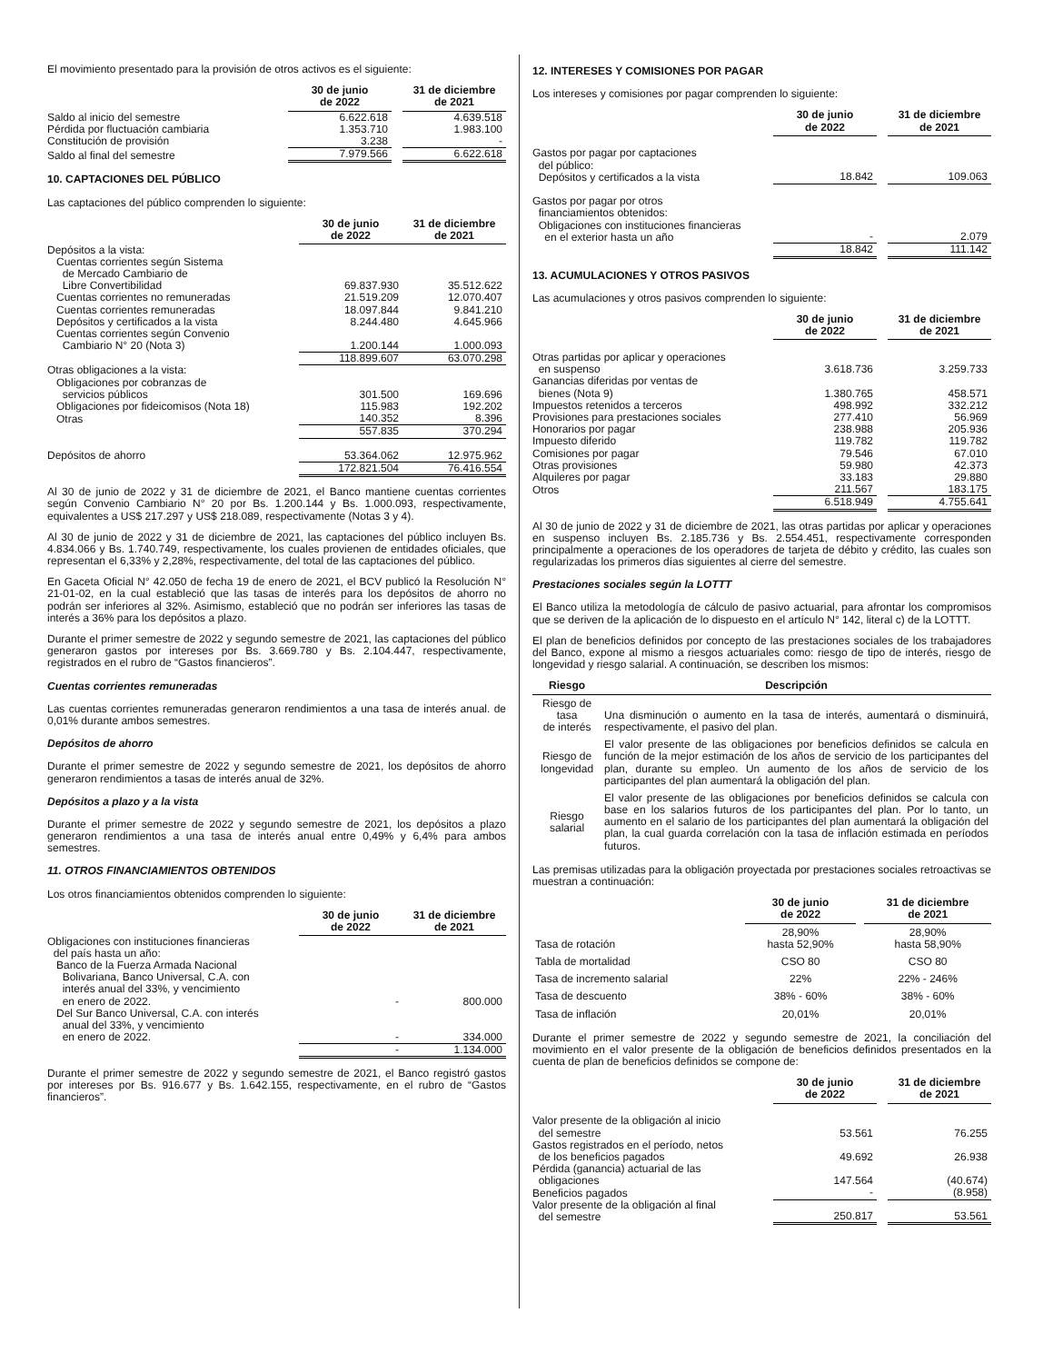El movimiento presentado para la provisión de otros activos es el siguiente:
| | 30 de junio de 2022 | | 31 de diciembre de 2021 |
| --- | --- | --- | --- |
| Saldo al inicio del semestre | 6.622.618 | | 4.639.518 |
| Pérdida por fluctuación cambiaria | 1.353.710 | | 1.983.100 |
| Constitución de provisión | 3.238 | | - |
| Saldo al final del semestre | 7.979.566 | | 6.622.618 |
10. CAPTACIONES DEL PÚBLICO
Las captaciones del público comprenden lo siguiente:
| | 30 de junio de 2022 | | 31 de diciembre de 2021 |
| --- | --- | --- | --- |
| Depósitos a la vista: | | | |
| Cuentas corrientes según Sistema de Mercado Cambiario de Libre Convertibilidad | 69.837.930 | | 35.512.622 |
| Cuentas corrientes no remuneradas | 21.519.209 | | 12.070.407 |
| Cuentas corrientes remuneradas | 18.097.844 | | 9.841.210 |
| Depósitos y certificados a la vista | 8.244.480 | | 4.645.966 |
| Cuentas corrientes según Convenio Cambiario N° 20 (Nota 3) | 1.200.144 | | 1.000.093 |
| | 118.899.607 | | 63.070.298 |
| Otras obligaciones a la vista: | | | |
| Obligaciones por cobranzas de servicios públicos | 301.500 | | 169.696 |
| Obligaciones por fideicomisos (Nota 18) | 115.983 | | 192.202 |
| Otras | 140.352 | | 8.396 |
| | 557.835 | | 370.294 |
| Depósitos de ahorro | 53.364.062 | | 12.975.962 |
| | 172.821.504 | | 76.416.554 |
Al 30 de junio de 2022 y 31 de diciembre de 2021, el Banco mantiene cuentas corrientes según Convenio Cambiario N° 20 por Bs. 1.200.144 y Bs. 1.000.093, respectivamente, equivalentes a US$ 217.297 y US$ 218.089, respectivamente (Notas 3 y 4).
Al 30 de junio de 2022 y 31 de diciembre de 2021, las captaciones del público incluyen Bs. 4.834.066 y Bs. 1.740.749, respectivamente, los cuales provienen de entidades oficiales, que representan el 6,33% y 2,28%, respectivamente, del total de las captaciones del público.
En Gaceta Oficial N° 42.050 de fecha 19 de enero de 2021, el BCV publicó la Resolución N° 21-01-02, en la cual estableció que las tasas de interés para los depósitos de ahorro no podrán ser inferiores al 32%. Asimismo, estableció que no podrán ser inferiores las tasas de interés a 36% para los depósitos a plazo.
Durante el primer semestre de 2022 y segundo semestre de 2021, las captaciones del público generaron gastos por intereses por Bs. 3.669.780 y Bs. 2.104.447, respectivamente, registrados en el rubro de “Gastos financieros”.
Cuentas corrientes remuneradas
Las cuentas corrientes remuneradas generaron rendimientos a una tasa de interés anual. de 0,01% durante ambos semestres.
Depósitos de ahorro
Durante el primer semestre de 2022 y segundo semestre de 2021, los depósitos de ahorro generaron rendimientos a tasas de interés anual de 32%.
Depósitos a plazo y a la vista
Durante el primer semestre de 2022 y segundo semestre de 2021, los depósitos a plazo generaron rendimientos a una tasa de interés anual entre 0,49% y 6,4% para ambos semestres.
11. OTROS FINANCIAMIENTOS OBTENIDOS
Los otros financiamientos obtenidos comprenden lo siguiente:
| | 30 de junio de 2022 | | 31 de diciembre de 2021 |
| --- | --- | --- | --- |
| Obligaciones con instituciones financieras del país hasta un año: | | | |
| Banco de la Fuerza Armada Nacional Bolivariana, Banco Universal, C.A. con interés anual del 33%, y vencimiento en enero de 2022. | - | | 800.000 |
| Del Sur Banco Universal, C.A. con interés anual del 33%, y vencimiento en enero de 2022. | - | | 334.000 |
| | - | | 1.134.000 |
Durante el primer semestre de 2022 y segundo semestre de 2021, el Banco registró gastos por intereses por Bs. 916.677 y Bs. 1.642.155, respectivamente, en el rubro de “Gastos financieros”.
12. INTERESES Y COMISIONES POR PAGAR
Los intereses y comisiones por pagar comprenden lo siguiente:
| | 30 de junio de 2022 | | 31 de diciembre de 2021 |
| --- | --- | --- | --- |
| Gastos por pagar por captaciones del público: Depósitos y certificados a la vista | 18.842 | | 109.063 |
| Gastos por pagar por otros financiamientos obtenidos: Obligaciones con instituciones financieras en el exterior hasta un año | - | | 2.079 |
| | 18.842 | | 111.142 |
13. ACUMULACIONES Y OTROS PASIVOS
Las acumulaciones y otros pasivos comprenden lo siguiente:
| | 30 de junio de 2022 | | 31 de diciembre de 2021 |
| --- | --- | --- | --- |
| Otras partidas por aplicar y operaciones en suspenso | 3.618.736 | | 3.259.733 |
| Ganancias diferidas por ventas de bienes (Nota 9) | 1.380.765 | | 458.571 |
| Impuestos retenidos a terceros | 498.992 | | 332.212 |
| Provisiones para prestaciones sociales | 277.410 | | 56.969 |
| Honorarios por pagar | 238.988 | | 205.936 |
| Impuesto diferido | 119.782 | | 119.782 |
| Comisiones por pagar | 79.546 | | 67.010 |
| Otras provisiones | 59.980 | | 42.373 |
| Alquileres por pagar | 33.183 | | 29.880 |
| Otros | 211.567 | | 183.175 |
| | 6.518.949 | | 4.755.641 |
Al 30 de junio de 2022 y 31 de diciembre de 2021, las otras partidas por aplicar y operaciones en suspenso incluyen Bs. 2.185.736 y Bs. 2.554.451, respectivamente corresponden principalmente a operaciones de los operadores de tarjeta de débito y crédito, las cuales son regularizadas los primeros días siguientes al cierre del semestre.
Prestaciones sociales según la LOTTT
El Banco utiliza la metodología de cálculo de pasivo actuarial, para afrontar los compromisos que se deriven de la aplicación de lo dispuesto en el artículo N° 142, literal c) de la LOTTT.
El plan de beneficios definidos por concepto de las prestaciones sociales de los trabajadores del Banco, expone al mismo a riesgos actuariales como: riesgo de tipo de interés, riesgo de longevidad y riesgo salarial. A continuación, se describen los mismos:
| Riesgo | Descripción |
| --- | --- |
| Riesgo de tasa de interés | Una disminución o aumento en la tasa de interés, aumentará o disminuirá, respectivamente, el pasivo del plan. |
| Riesgo de longevidad | El valor presente de las obligaciones por beneficios definidos se calcula en función de la mejor estimación de los años de servicio de los participantes del plan, durante su empleo. Un aumento de los años de servicio de los participantes del plan aumentará la obligación del plan. |
| Riesgo salarial | El valor presente de las obligaciones por beneficios definidos se calcula con base en los salarios futuros de los participantes del plan. Por lo tanto, un aumento en el salario de los participantes del plan aumentará la obligación del plan, la cual guarda correlación con la tasa de inflación estimada en períodos futuros. |
Las premisas utilizadas para la obligación proyectada por prestaciones sociales retroactivas se muestran a continuación:
| | 30 de junio de 2022 | | 31 de diciembre de 2021 |
| --- | --- | --- | --- |
| Tasa de rotación | 28,90% hasta 52,90% | | 28,90% hasta 58,90% |
| Tabla de mortalidad | CSO 80 | | CSO 80 |
| Tasa de incremento salarial | 22% | | 22% - 246% |
| Tasa de descuento | 38% - 60% | | 38% - 60% |
| Tasa de inflación | 20,01% | | 20,01% |
Durante el primer semestre de 2022 y segundo semestre de 2021, la conciliación del movimiento en el valor presente de la obligación de beneficios definidos presentados en la cuenta de plan de beneficios definidos se compone de:
| | 30 de junio de 2022 | | 31 de diciembre de 2021 |
| --- | --- | --- | --- |
| Valor presente de la obligación al inicio del semestre | 53.561 | | 76.255 |
| Gastos registrados en el período, netos de los beneficios pagados | 49.692 | | 26.938 |
| Pérdida (ganancia) actuarial de las obligaciones | 147.564 | | (40.674) |
| Beneficios pagados | - | | (8.958) |
| Valor presente de la obligación al final del semestre | 250.817 | | 53.561 |